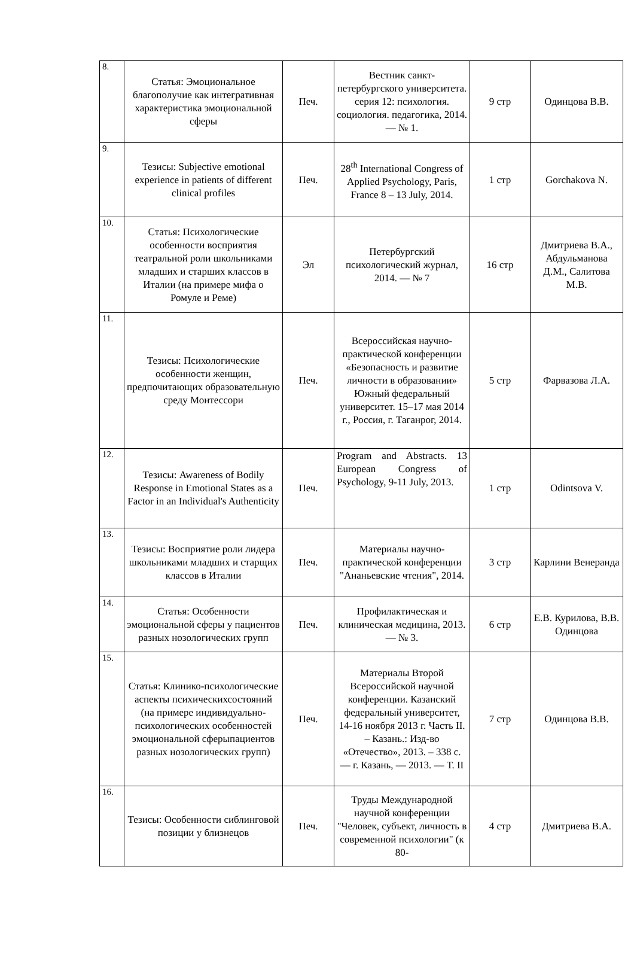| 8. | Статья: Эмоциональное благополучие как интегративная характеристика эмоциональной сферы | Печ. | Вестник санкт-петербургского университета. серия 12: психология. социология. педагогика, 2014. — № 1. | 9 стр | Одинцова В.В. |
| 9. | Тезисы: Subjective emotional experience in patients of different clinical profiles | Печ. | 28<sup>th</sup> International Congress of Applied Psychology, Paris, France 8 – 13 July, 2014. | 1 стр | Gorchakova N. |
| 10. | Статья: Психологические особенности восприятия театральной роли школьниками младших и старших классов в Италии (на примере мифа о Ромуле и Реме) | Эл | Петербургский психологический журнал, 2014. — № 7 | 16 стр | Дмитриева В.А., Абдульманова Д.М., Салитова М.В. |
| 11. | Тезисы: Психологические особенности женщин, предпочитающих образовательную среду Монтессори | Печ. | Всероссийская научно-практической конференции «Безопасность и развитие личности в образовании» Южный федеральный университет. 15–17 мая 2014 г., Россия, г. Таганрог, 2014. | 5 стр | Фарвазова Л.А. |
| 12. | Тезисы: Awareness of Bodily Response in Emotional States as a Factor in an Individual's Authenticity | Печ. | Program and Abstracts. 13 European Congress of Psychology, 9-11 July, 2013. | 1 стр | Odintsova V. |
| 13. | Тезисы: Восприятие роли лидера школьниками младших и старщих классов в Италии | Печ. | Материалы научно-практической конференции "Ананьевские чтения", 2014. | 3 стр | Карлини Венеранда |
| 14. | Статья: Особенности эмоциональной сферы у пациентов разных нозологических групп | Печ. | Профилактическая и клиническая медицина, 2013. — № 3. | 6 стр | Е.В. Курилова, В.В. Одинцова |
| 15. | Статья: Клинико-психологические аспекты психическихсостояний (на примере индивидуально-психологических особенностей эмоциональной сферыпациентов разных нозологических групп) | Печ. | Материалы Второй Всероссийской научной конференции. Казанский федеральный университет, 14-16 ноября 2013 г. Часть II. – Казань.: Изд-во «Отечество», 2013. – 338 с. — г. Казань, — 2013. — Т. II | 7 стр | Одинцова В.В. |
| 16. | Тезисы: Особенности сиблинговой позиции у близнецов | Печ. | Труды Международной научной конференции "Человек, субъект, личность в современной психологии" (к 80- | 4 стр | Дмитриева В.А. |